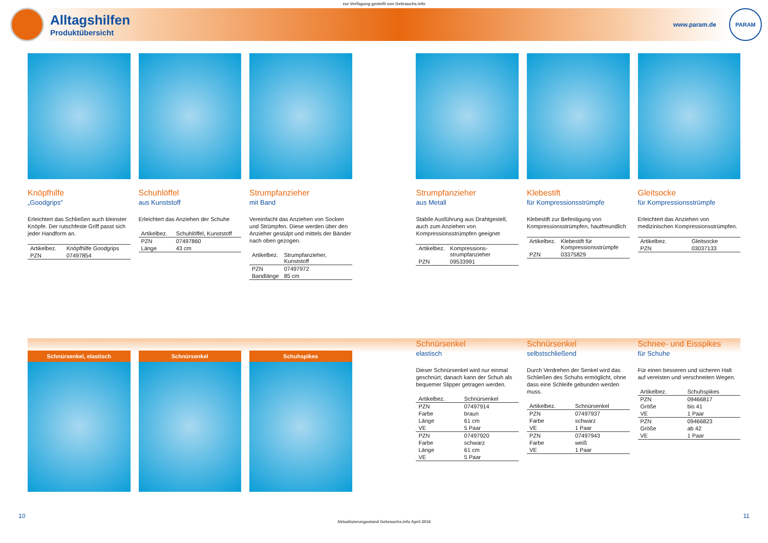zur Verfügung gestellt von Gebrauchs.info
Alltagshilfen
Produktübersicht
www.param.de
PARAM
Knöpfhilfe
„Goodgrips“
Erleichtert das Schließen auch kleinster Knöpfe. Der rutschfeste Griff passt sich jeder Handform an.
| Artikelbez. | Knöpfhilfe Goodgrips |
| PZN | 07497854 |
Schuhlöffel
aus Kunststoff
Erleichtert das Anziehen der Schuhe
| Artikelbez. | Schuhlöffel, Kunststoff |
| PZN | 07497860 |
| Länge | 43 cm |
Strumpfanzieher
mit Band
Vereinfacht das Anziehen von Socken und Strümpfen. Diese werden über den Anzieher gestülpt und mittels der Bänder nach oben gezogen.
| Artikelbez. | Strumpfanzieher, Kunststoff |
| PZN | 07497972 |
| Bandlänge | 85 cm |
Strumpfanzieher
aus Metall
Stabile Ausführung aus Drahtgestell, auch zum Anziehen von Kompressionsstrümpfen geeignet
| Artikelbez. | Kompressions-strumpfanzieher |
| PZN | 09533991 |
Klebestift
für Kompressionsstrümpfe
Klebestift zur Befestigung von Kompressionsstrümpfen, hautfreundlich
| Artikelbez. | Klebestift für Kompressionsstrümpfe |
| PZN | 03375829 |
Gleitsocke
für Kompressionsstrümpfe
Erleichtert das Anziehen von medizinischen Kompressionsstrümpfen.
| Artikelbez. | Gleitsocke |
| PZN | 03037133 |
Schnürsenkel, elastisch Schnürsenkel Schuhspikes
Schnürsenkel
elastisch
Dieser Schnürsenkel wird nur einmal geschnürt, danach kann der Schuh als bequemer Slipper getragen werden.
| Artikelbez. | Schnürsenkel |
| PZN | 07497914 |
| Farbe | braun |
| Länge | 61 cm |
| VE | 5 Paar |
| PZN | 07497920 |
| Farbe | schwarz |
| Länge | 61 cm |
| VE | 5 Paar |
Schnürsenkel
selbstschließend
Durch Verdrehen der Senkel wird das Schließen des Schuhs ermöglicht, ohne dass eine Schleife gebunden werden muss.
| Artikelbez. | Schnürsenkel |
| PZN | 07497937 |
| Farbe | schwarz |
| VE | 1 Paar |
| PZN | 07497943 |
| Farbe | weiß |
| VE | 1 Paar |
Schnee- und Eisspikes
für Schuhe
Für einen besseren und sicheren Halt auf vereisten und verschneiten Wegen.
| Artikelbez. | Schuhspikes |
| PZN | 09466817 |
| Größe | bis 41 |
| VE | 1 Paar |
| PZN | 09466823 |
| Größe | ab 42 |
| VE | 1 Paar |
10 11
Aktualisierungsstand Gebrauchs.info April 2016